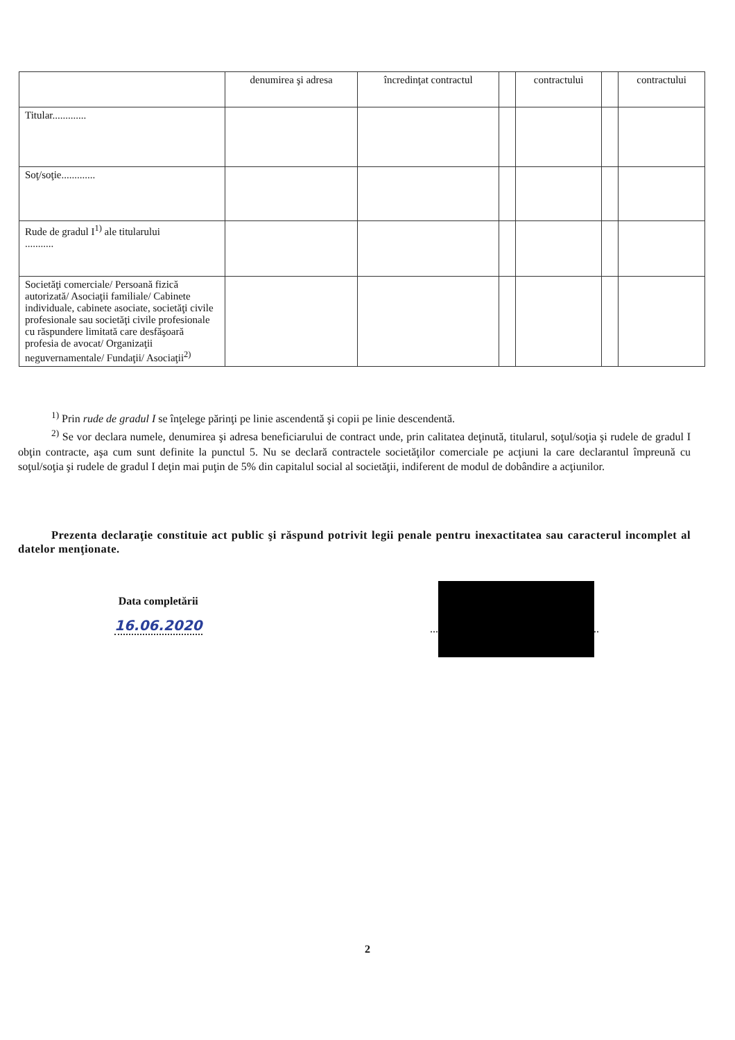| | denumirea şi adresa | încredinţat contractul | | contractului | | contractului |
| --- | --- | --- | --- | --- | --- | --- |
| Titular............. | | | | | | |
| Soţ/soţie............. | | | | | | |
| Rude de gradul I<sup>1)</sup> ale titularului ........... | | | | | | |
| Societăţi comerciale/ Persoană fizică autorizată/ Asociaţii familiale/ Cabinete individuale, cabinete asociate, societăţi civile profesionale sau societăţi civile profesionale cu răspundere limitată care desfăşoară profesia de avocat/ Organizaţii neguvernamentale/ Fundaţii/ Asociaţii<sup>2)</sup> | | | | | | |
<sup>1)</sup> Prin rude de gradul I se înţelege părinţi pe linie ascendentă şi copii pe linie descendentă.
<sup>2)</sup> Se vor declara numele, denumirea şi adresa beneficiarului de contract unde, prin calitatea deţinută, titularul, soţul/soţia şi rudele de gradul I obţin contracte, aşa cum sunt definite la punctul 5. Nu se declară contractele societăţilor comerciale pe acţiuni la care declarantul împreună cu soţul/soţia şi rudele de gradul I deţin mai puţin de 5% din capitalul social al societăţii, indiferent de modul de dobândire a acţiunilor.
Prezenta declaraţie constituie act public şi răspund potrivit legii penale pentru inexactitatea sau caracterul incomplet al datelor menţionate.
Data completării
16.06.2020
.............................................................
2